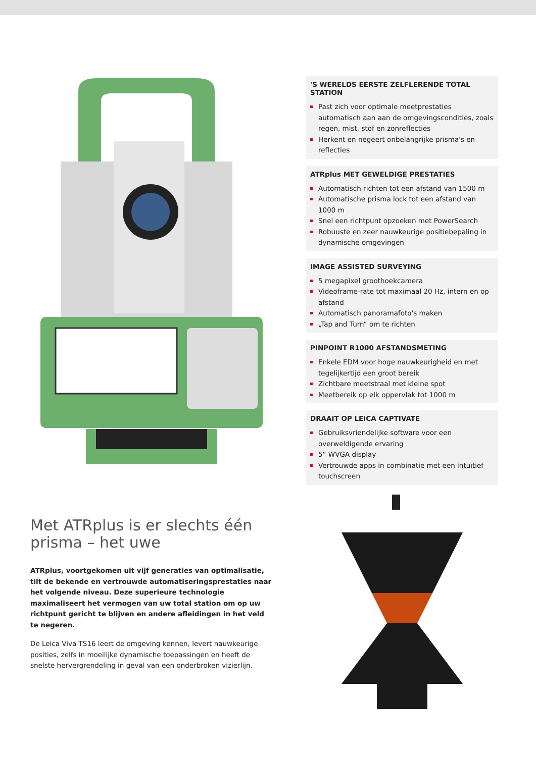Met ATRplus is er slechts één prisma – het uwe
ATRplus, voortgekomen uit vijf generaties van optimalisatie, tilt de bekende en vertrouwde automatiseringsprestaties naar het volgende niveau. Deze superieure technologie maximaliseert het vermogen van uw total station om op uw richtpunt gericht te blijven en andere afleidingen in het veld te negeren.
De Leica Viva TS16 leert de omgeving kennen, levert nauwkeurige posities, zelfs in moeilijke dynamische toepassingen en heeft de snelste hervergrendeling in geval van een onderbroken vizierlijn.
'S WERELDS EERSTE ZELFLERENDE TOTAL STATION
Past zich voor optimale meetprestaties automatisch aan aan de omgevingscondities, zoals regen, mist, stof en zonreflecties
Herkent en negeert onbelangrijke prisma's en reflecties
ATRplus MET GEWELDIGE PRESTATIES
Automatisch richten tot een afstand van 1500 m
Automatische prisma lock tot een afstand van 1000 m
Snel een richtpunt opzoeken met PowerSearch
Robuuste en zeer nauwkeurige positiebepaling in dynamische omgevingen
IMAGE ASSISTED SURVEYING
5 megapixel groothoekcamera
Videoframe-rate tot maximaal 20 Hz, intern en op afstand
Automatisch panoramafoto's maken
„Tap and Turn“ om te richten
PINPOINT R1000 AFSTANDSMETING
Enkele EDM voor hoge nauwkeurigheid en met tegelijkertijd een groot bereik
Zichtbare meetstraal met kleine spot
Meetbereik op elk oppervlak tot 1000 m
DRAAIT OP LEICA CAPTIVATE
Gebruiksvriendelijke software voor een overweldigende ervaring
5“ WVGA display
Vertrouwde apps in combinatie met een intuïtief touchscreen